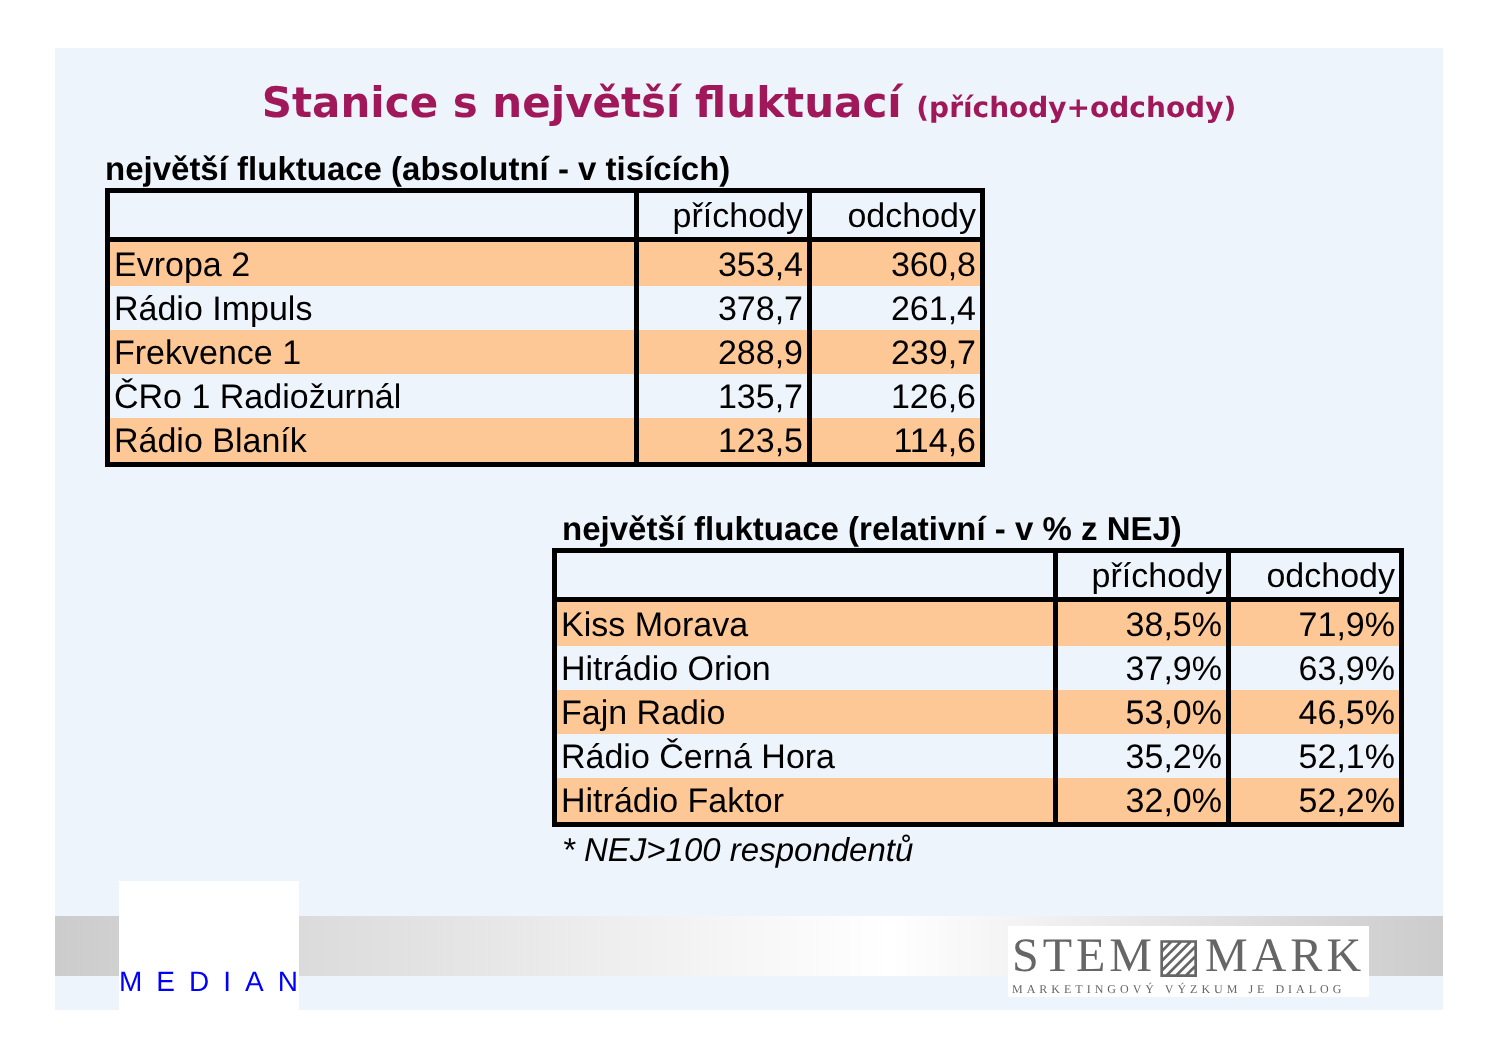Stanice s největší fluktuací (příchody+odchody)
největší fluktuace (absolutní - v tisících)
| | příchody | odchody |
| Evropa 2 | 353,4 | 360,8 |
| Rádio Impuls | 378,7 | 261,4 |
| Frekvence 1 | 288,9 | 239,7 |
| ČRo 1 Radiožurnál | 135,7 | 126,6 |
| Rádio Blaník | 123,5 | 114,6 |
největší fluktuace (relativní - v % z NEJ)
| | příchody | odchody |
| Kiss Morava | 38,5% | 71,9% |
| Hitrádio Orion | 37,9% | 63,9% |
| Fajn Radio | 53,0% | 46,5% |
| Rádio Černá Hora | 35,2% | 52,1% |
| Hitrádio Faktor | 32,0% | 52,2% |
* NEJ>100 respondentů
MEDIAN
STEM▨MARK
MARKETINGOVÝ VÝZKUM JE DIALOG